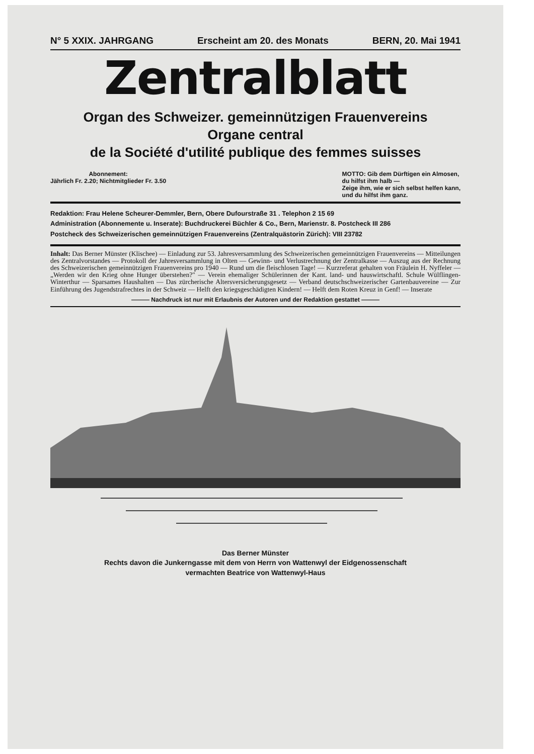N° 5 XXIX. JAHRGANG Erscheint am 20. des Monats BERN, 20. Mai 1941
Zentralblatt
Organ des Schweizer. gemeinnützigen Frauenvereins
Organe central
de la Société d'utilité publique des femmes suisses
Abonnement:
Jährlich Fr. 2.20; Nichtmitglieder Fr. 3.50
MOTTO: Gib dem Dürftigen ein Almosen,
du hilfst ihm halb —
Zeige ihm, wie er sich selbst helfen kann,
und du hilfst ihm ganz.
Redaktion: Frau Helene Scheurer-Demmler, Bern, Obere Dufourstraße 31 . Telephon 2 15 69
Administration (Abonnemente u. Inserate): Buchdruckerei Büchler & Co., Bern, Marienstr. 8. Postcheck III 286
Postcheck des Schweizerischen gemeinnützigen Frauenvereins (Zentralquästorin Zürich): VIII 23782
Inhalt: Das Berner Münster (Klischee) — Einladung zur 53. Jahresversammlung des Schweizerischen gemeinnützigen Frauenvereins — Mitteilungen des Zentralvorstandes — Protokoll der Jahresversammlung in Olten — Gewinn- und Verlustrechnung der Zentralkasse — Auszug aus der Rechnung des Schweizerischen gemeinnützigen Frauenvereins pro 1940 — Rund um die fleischlosen Tage! — Kurzreferat gehalten von Fräulein H. Nyffeler — „Werden wir den Krieg ohne Hunger überstehen?" — Verein ehemaliger Schülerinnen der Kant. land- und hauswirtschaftl. Schule Wülflingen-Winterthur — Sparsames Haushalten — Das zürcherische Altersversicherungsgesetz — Verband deutschschweizerischer Gartenbauvereine — Zur Einführung des Jugendstrafrechtes in der Schweiz — Helft den kriegsgeschädigten Kindern! — Helft dem Roten Kreuz in Genf! — Inserate
——— Nachdruck ist nur mit Erlaubnis der Autoren und der Redaktion gestattet ———
Das Berner Münster
Rechts davon die Junkerngasse mit dem von Herrn von Wattenwyl der Eidgenossenschaft
vermachten Beatrice von Wattenwyl-Haus